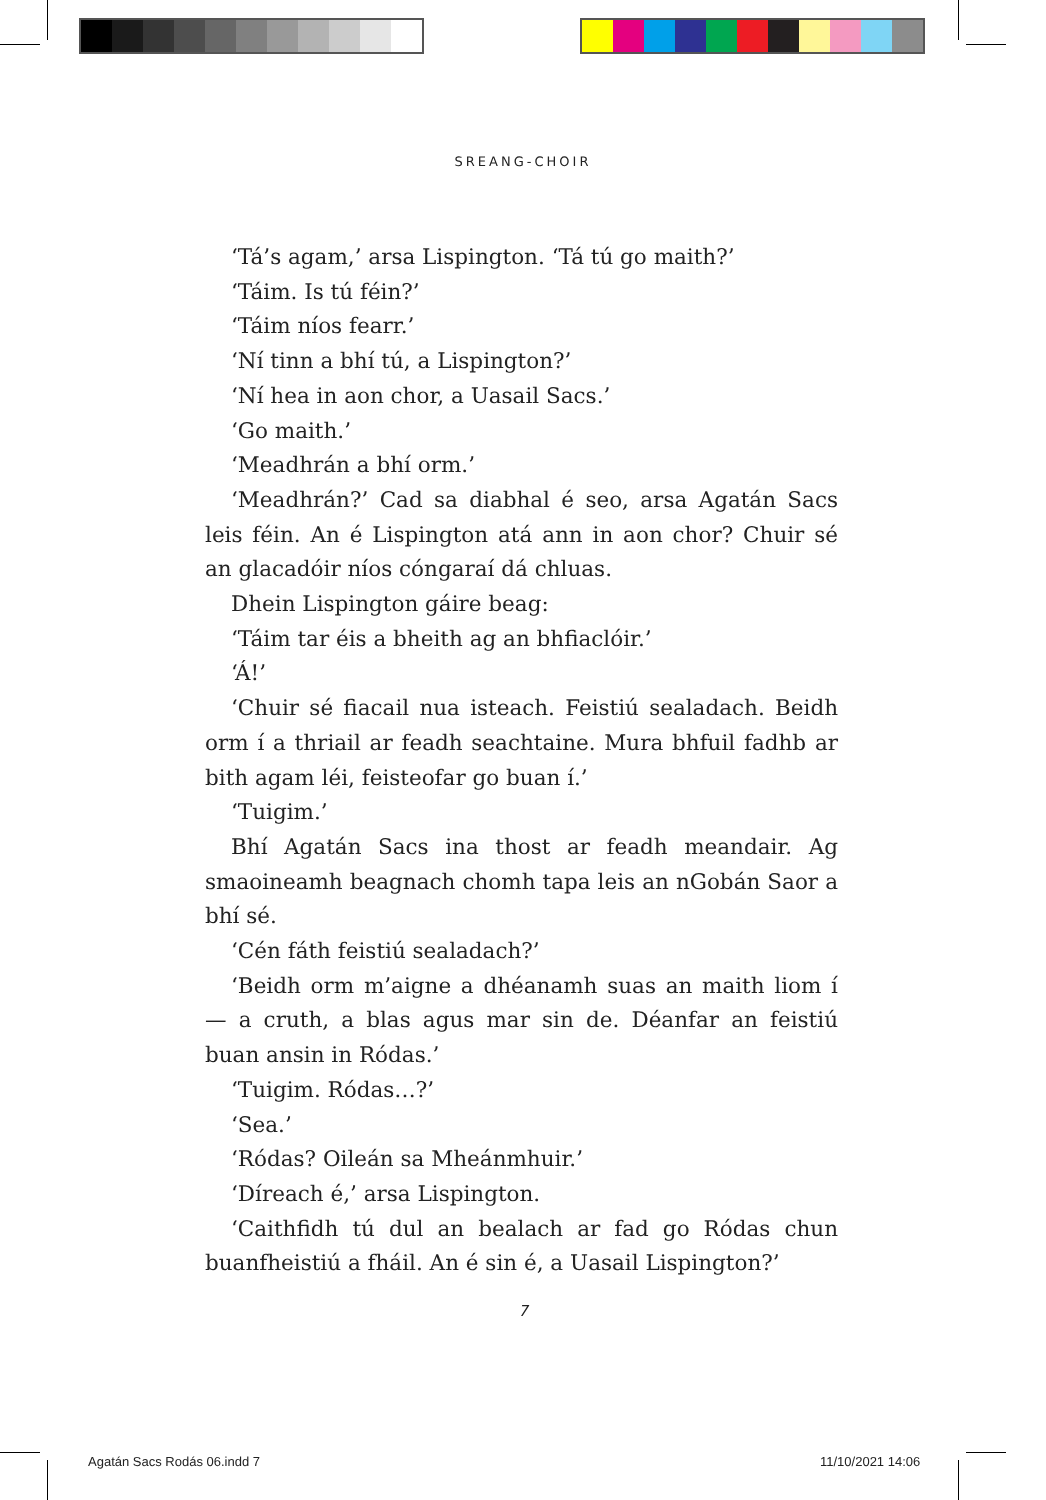SREANG-CHOIR
‘Tá’s agam,’ arsa Lispington. ‘Tá tú go maith?’
‘Táim. Is tú féin?’
‘Táim níos fearr.’
‘Ní tinn a bhí tú, a Lispington?’
‘Ní hea in aon chor, a Uasail Sacs.’
‘Go maith.’
‘Meadhrán a bhí orm.’
‘Meadhrán?’ Cad sa diabhal é seo, arsa Agatán Sacs leis féin. An é Lispington atá ann in aon chor? Chuir sé an glacadóir níos cóngaraí dá chluas.
Dhein Lispington gáire beag:
‘Táim tar éis a bheith ag an bhfiaclóir.’
‘Á!’
‘Chuir sé fiacail nua isteach. Feistiú sealadach. Beidh orm í a thriail ar feadh seachtaine. Mura bhfuil fadhb ar bith agam léi, feisteofar go buan í.’
‘Tuigim.’
Bhí Agatán Sacs ina thost ar feadh meandair. Ag smaoineamh beagnach chomh tapa leis an nGobán Saor a bhí sé.
‘Cén fáth feistiú sealadach?’
‘Beidh orm m’aigne a dhéanamh suas an maith liom í — a cruth, a blas agus mar sin de. Déanfar an feistiú buan ansin in Ródas.’
‘Tuigim. Ródas…?’
‘Sea.’
‘Ródas? Oileán sa Mheánmhuir.’
‘Díreach é,’ arsa Lispington.
‘Caithfidh tú dul an bealach ar fad go Ródas chun buanfheistiú a fháil. An é sin é, a Uasail Lispington?’
7
Agatán Sacs Rodás 06.indd 7 11/10/2021 14:06